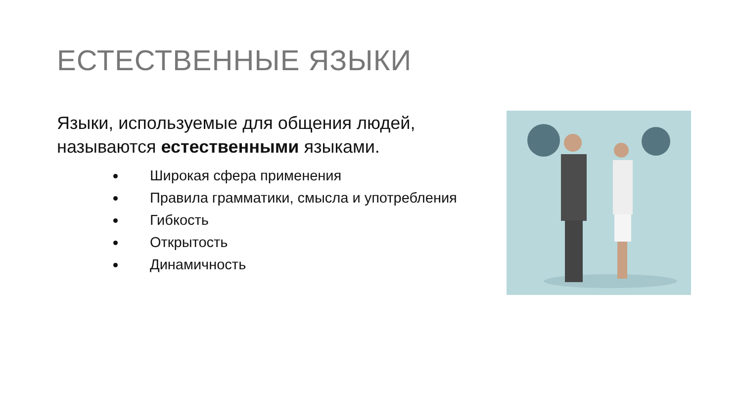ЕСТЕСТВЕННЫЕ ЯЗЫКИ
Языки, используемые для общения людей, называются естественными языками.
Широкая сфера применения
Правила грамматики, смысла и употребления
Гибкость
Открытость
Динамичность